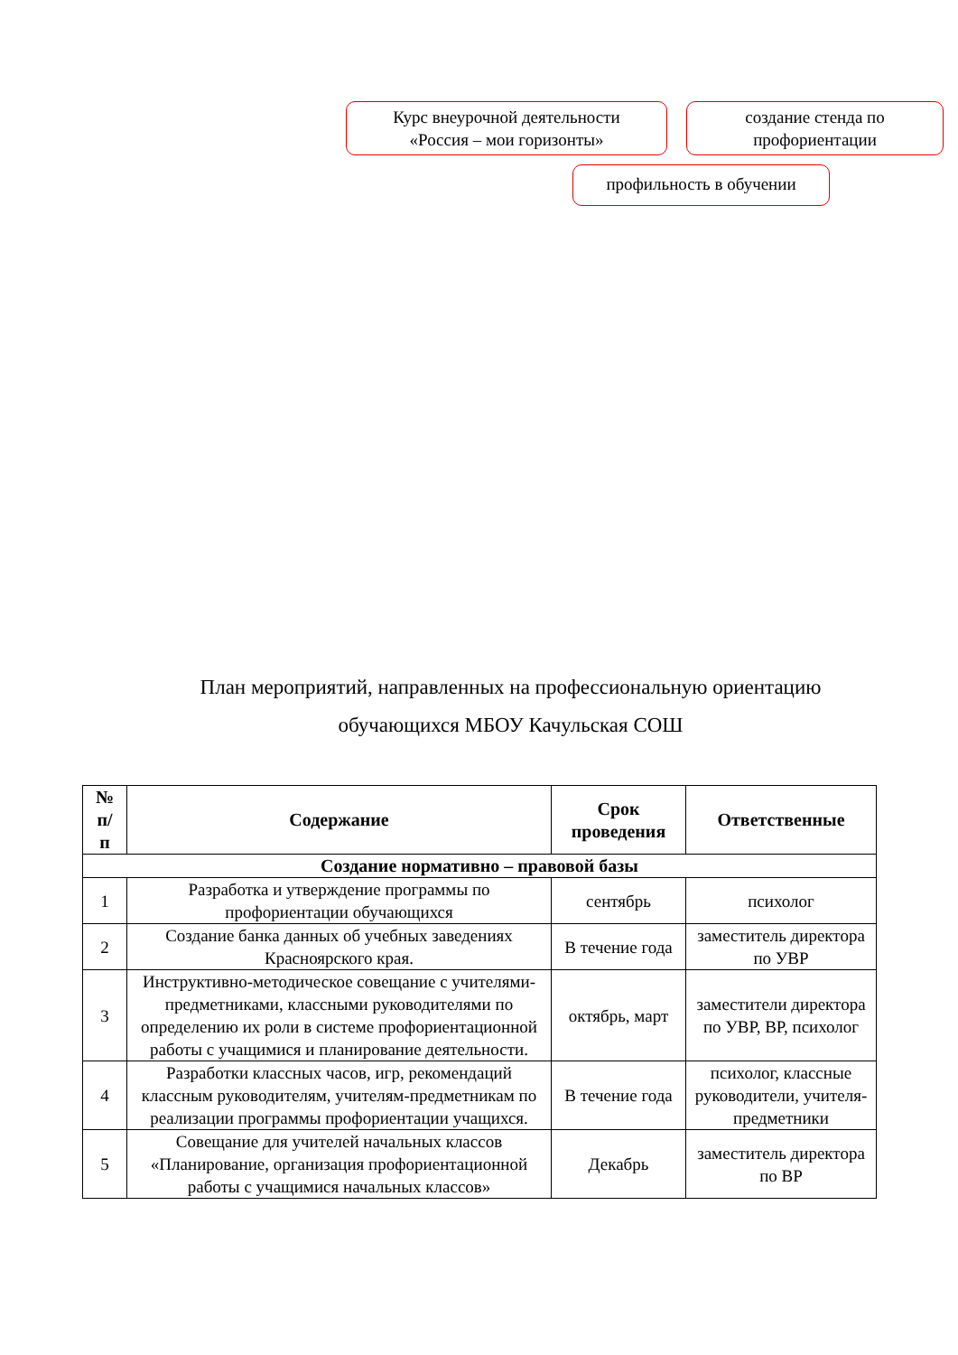Курс внеурочной деятельности
«Россия – мои горизонты»
создание стенда по
профориентации
профильность в обучении
План мероприятий, направленных на профессиональную ориентацию
обучающихся МБОУ Качульская СОШ
| № п/ п | Содержание | Срок проведения | Ответственные |
| --- | --- | --- | --- |
| Создание нормативно – правовой базы | | | |
| 1 | Разработка и утверждение программы по профориентации обучающихся | сентябрь | психолог |
| 2 | Создание банка данных об учебных заведениях Красноярского края. | В течение года | заместитель директора по УВР |
| 3 | Инструктивно-методическое совещание с учителями-предметниками, классными руководителями по определению их роли в системе профориентационной работы с учащимися и планирование деятельности. | октябрь, март | заместители директора по УВР, ВР, психолог |
| 4 | Разработки классных часов, игр, рекомендаций классным руководителям, учителям-предметникам по реализации программы профориентации учащихся. | В течение года | психолог, классные руководители, учителя-предметники |
| 5 | Совещание для учителей начальных классов «Планирование, организация профориентационной работы с учащимися начальных классов» | Декабрь | заместитель директора по ВР |